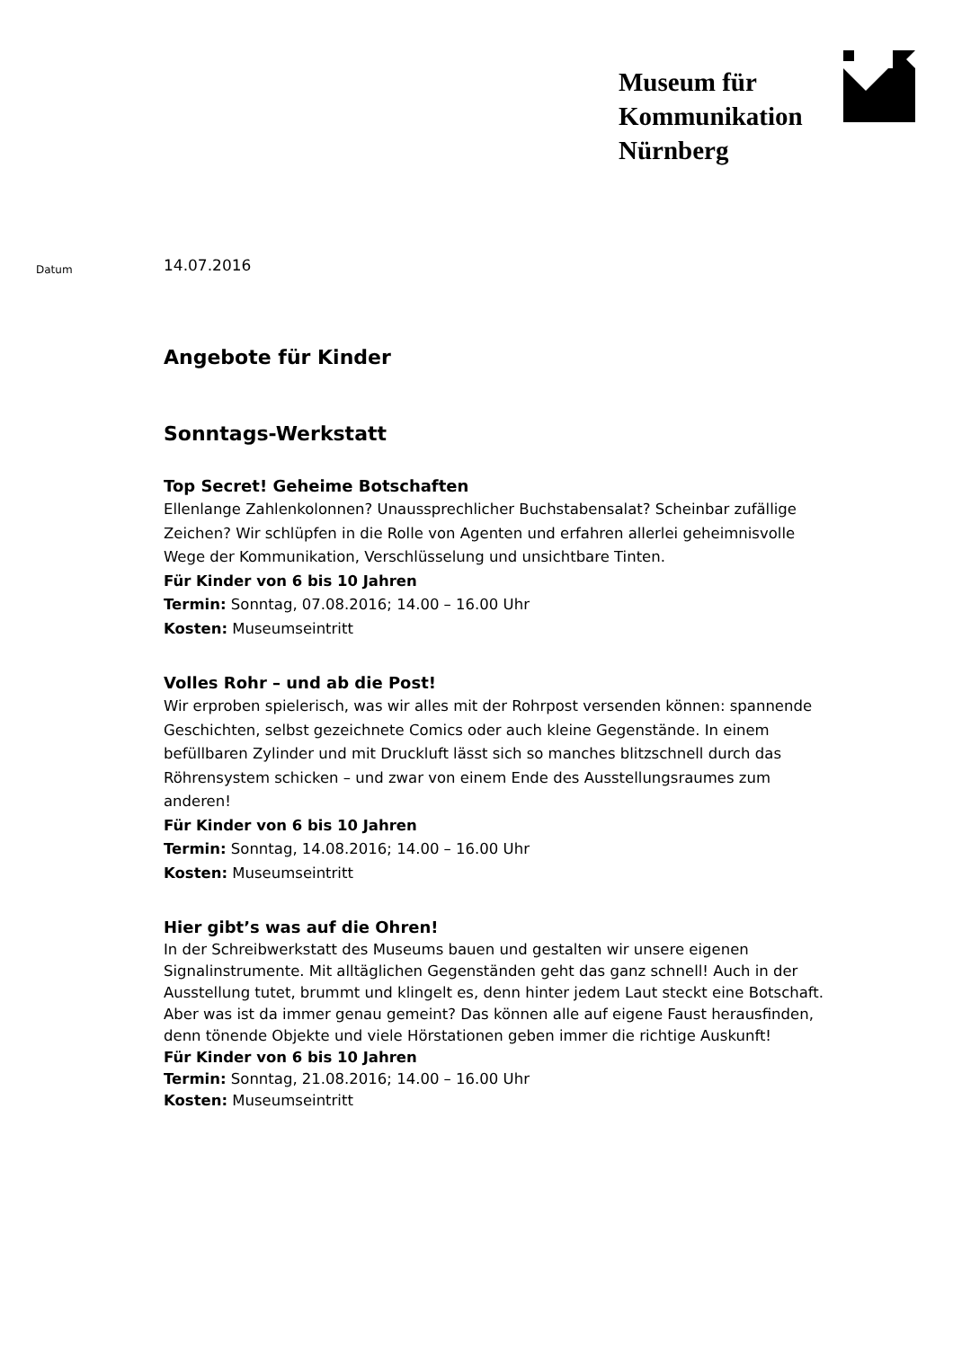Museum für
Kommunikation
Nürnberg
Datum
14.07.2016
Angebote für Kinder
Sonntags-Werkstatt
Top Secret! Geheime Botschaften
Ellenlange Zahlenkolonnen? Unaussprechlicher Buchstabensalat? Scheinbar zufällige Zeichen? Wir schlüpfen in die Rolle von Agenten und erfahren allerlei geheimnisvolle Wege der Kommunikation, Verschlüsselung und unsichtbare Tinten.
Für Kinder von 6 bis 10 Jahren
Termin: Sonntag, 07.08.2016; 14.00 – 16.00 Uhr
Kosten: Museumseintritt
Volles Rohr – und ab die Post!
Wir erproben spielerisch, was wir alles mit der Rohrpost versenden können: spannende Geschichten, selbst gezeichnete Comics oder auch kleine Gegenstände. In einem befüllbaren Zylinder und mit Druckluft lässt sich so manches blitzschnell durch das Röhrensystem schicken – und zwar von einem Ende des Ausstellungsraumes zum anderen!
Für Kinder von 6 bis 10 Jahren
Termin: Sonntag, 14.08.2016; 14.00 – 16.00 Uhr
Kosten: Museumseintritt
Hier gibt’s was auf die Ohren!
In der Schreibwerkstatt des Museums bauen und gestalten wir unsere eigenen Signalinstrumente. Mit alltäglichen Gegenständen geht das ganz schnell! Auch in der Ausstellung tutet, brummt und klingelt es, denn hinter jedem Laut steckt eine Botschaft. Aber was ist da immer genau gemeint? Das können alle auf eigene Faust herausfinden, denn tönende Objekte und viele Hörstationen geben immer die richtige Auskunft!
Für Kinder von 6 bis 10 Jahren
Termin: Sonntag, 21.08.2016; 14.00 – 16.00 Uhr
Kosten: Museumseintritt